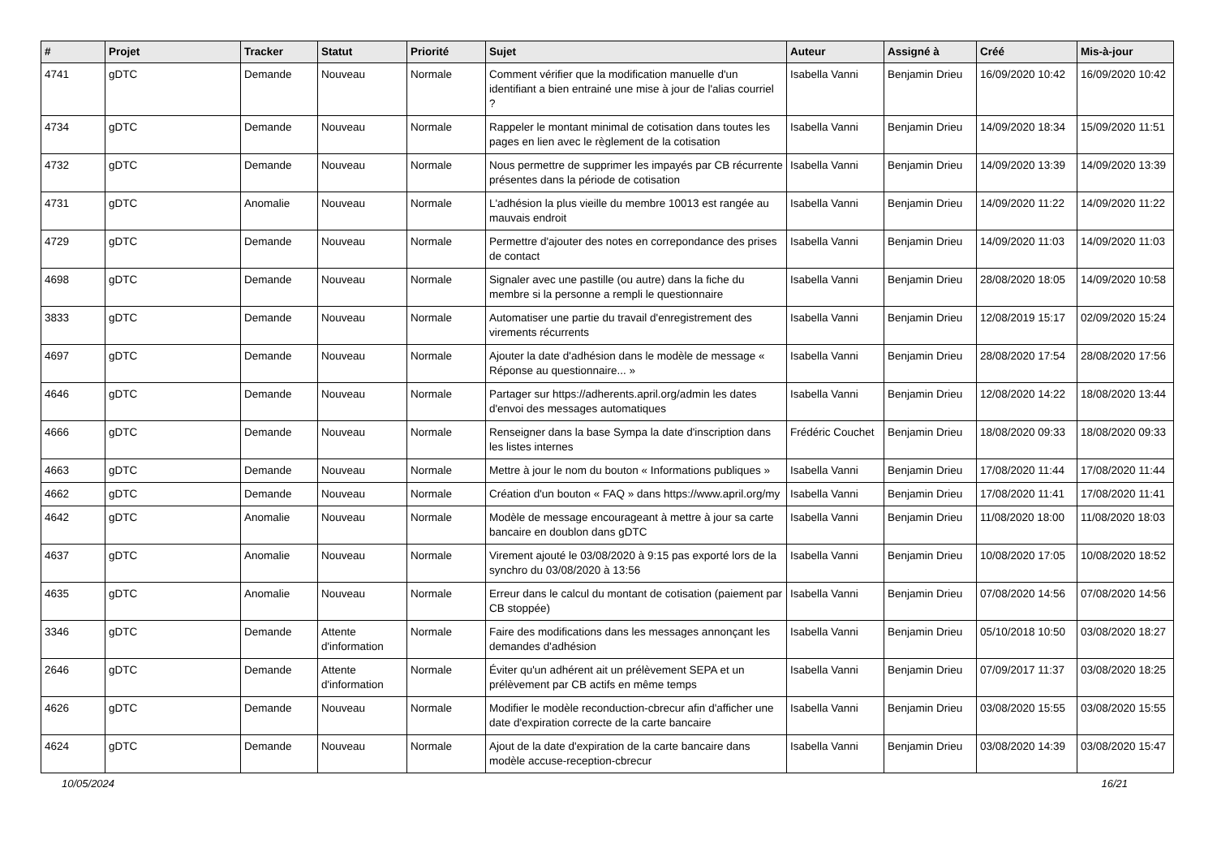| # | Projet | Tracker | Statut | Priorité | Sujet | Auteur | Assigné à | Créé | Mis-à-jour |
| --- | --- | --- | --- | --- | --- | --- | --- | --- | --- |
| 4741 | gDTC | Demande | Nouveau | Normale | Comment vérifier que la modification manuelle d'un identifiant a bien entrainé une mise à jour de l'alias courriel ? | Isabella Vanni | Benjamin Drieu | 16/09/2020 10:42 | 16/09/2020 10:42 |
| 4734 | gDTC | Demande | Nouveau | Normale | Rappeler le montant minimal de cotisation dans toutes les pages en lien avec le règlement de la cotisation | Isabella Vanni | Benjamin Drieu | 14/09/2020 18:34 | 15/09/2020 11:51 |
| 4732 | gDTC | Demande | Nouveau | Normale | Nous permettre de supprimer les impayés par CB récurrente présentes dans la période de cotisation | Isabella Vanni | Benjamin Drieu | 14/09/2020 13:39 | 14/09/2020 13:39 |
| 4731 | gDTC | Anomalie | Nouveau | Normale | L'adhésion la plus vieille du membre 10013 est rangée au mauvais endroit | Isabella Vanni | Benjamin Drieu | 14/09/2020 11:22 | 14/09/2020 11:22 |
| 4729 | gDTC | Demande | Nouveau | Normale | Permettre d'ajouter des notes en correpondance des prises de contact | Isabella Vanni | Benjamin Drieu | 14/09/2020 11:03 | 14/09/2020 11:03 |
| 4698 | gDTC | Demande | Nouveau | Normale | Signaler avec une pastille (ou autre) dans la fiche du membre si la personne a rempli le questionnaire | Isabella Vanni | Benjamin Drieu | 28/08/2020 18:05 | 14/09/2020 10:58 |
| 3833 | gDTC | Demande | Nouveau | Normale | Automatiser une partie du travail d'enregistrement des virements récurrents | Isabella Vanni | Benjamin Drieu | 12/08/2019 15:17 | 02/09/2020 15:24 |
| 4697 | gDTC | Demande | Nouveau | Normale | Ajouter la date d'adhésion dans le modèle de message « Réponse au questionnaire... » | Isabella Vanni | Benjamin Drieu | 28/08/2020 17:54 | 28/08/2020 17:56 |
| 4646 | gDTC | Demande | Nouveau | Normale | Partager sur https://adherents.april.org/admin les dates d'envoi des messages automatiques | Isabella Vanni | Benjamin Drieu | 12/08/2020 14:22 | 18/08/2020 13:44 |
| 4666 | gDTC | Demande | Nouveau | Normale | Renseigner dans la base Sympa la date d'inscription dans les listes internes | Frédéric Couchet | Benjamin Drieu | 18/08/2020 09:33 | 18/08/2020 09:33 |
| 4663 | gDTC | Demande | Nouveau | Normale | Mettre à jour le nom du bouton « Informations publiques » | Isabella Vanni | Benjamin Drieu | 17/08/2020 11:44 | 17/08/2020 11:44 |
| 4662 | gDTC | Demande | Nouveau | Normale | Création d'un bouton « FAQ » dans https://www.april.org/my | Isabella Vanni | Benjamin Drieu | 17/08/2020 11:41 | 17/08/2020 11:41 |
| 4642 | gDTC | Anomalie | Nouveau | Normale | Modèle de message encourageant à mettre à jour sa carte bancaire en doublon dans gDTC | Isabella Vanni | Benjamin Drieu | 11/08/2020 18:00 | 11/08/2020 18:03 |
| 4637 | gDTC | Anomalie | Nouveau | Normale | Virement ajouté le 03/08/2020 à 9:15 pas exporté lors de la synchro du 03/08/2020 à 13:56 | Isabella Vanni | Benjamin Drieu | 10/08/2020 17:05 | 10/08/2020 18:52 |
| 4635 | gDTC | Anomalie | Nouveau | Normale | Erreur dans le calcul du montant de cotisation (paiement par CB stoppée) | Isabella Vanni | Benjamin Drieu | 07/08/2020 14:56 | 07/08/2020 14:56 |
| 3346 | gDTC | Demande | Attente d'information | Normale | Faire des modifications dans les messages annonçant les demandes d'adhésion | Isabella Vanni | Benjamin Drieu | 05/10/2018 10:50 | 03/08/2020 18:27 |
| 2646 | gDTC | Demande | Attente d'information | Normale | Éviter qu'un adhérent ait un prélèvement SEPA et un prélèvement par CB actifs en même temps | Isabella Vanni | Benjamin Drieu | 07/09/2017 11:37 | 03/08/2020 18:25 |
| 4626 | gDTC | Demande | Nouveau | Normale | Modifier le modèle reconduction-cbrecur afin d'afficher une date d'expiration correcte de la carte bancaire | Isabella Vanni | Benjamin Drieu | 03/08/2020 15:55 | 03/08/2020 15:55 |
| 4624 | gDTC | Demande | Nouveau | Normale | Ajout de la date d'expiration de la carte bancaire dans modèle accuse-reception-cbrecur | Isabella Vanni | Benjamin Drieu | 03/08/2020 14:39 | 03/08/2020 15:47 |
10/05/2024 16/21